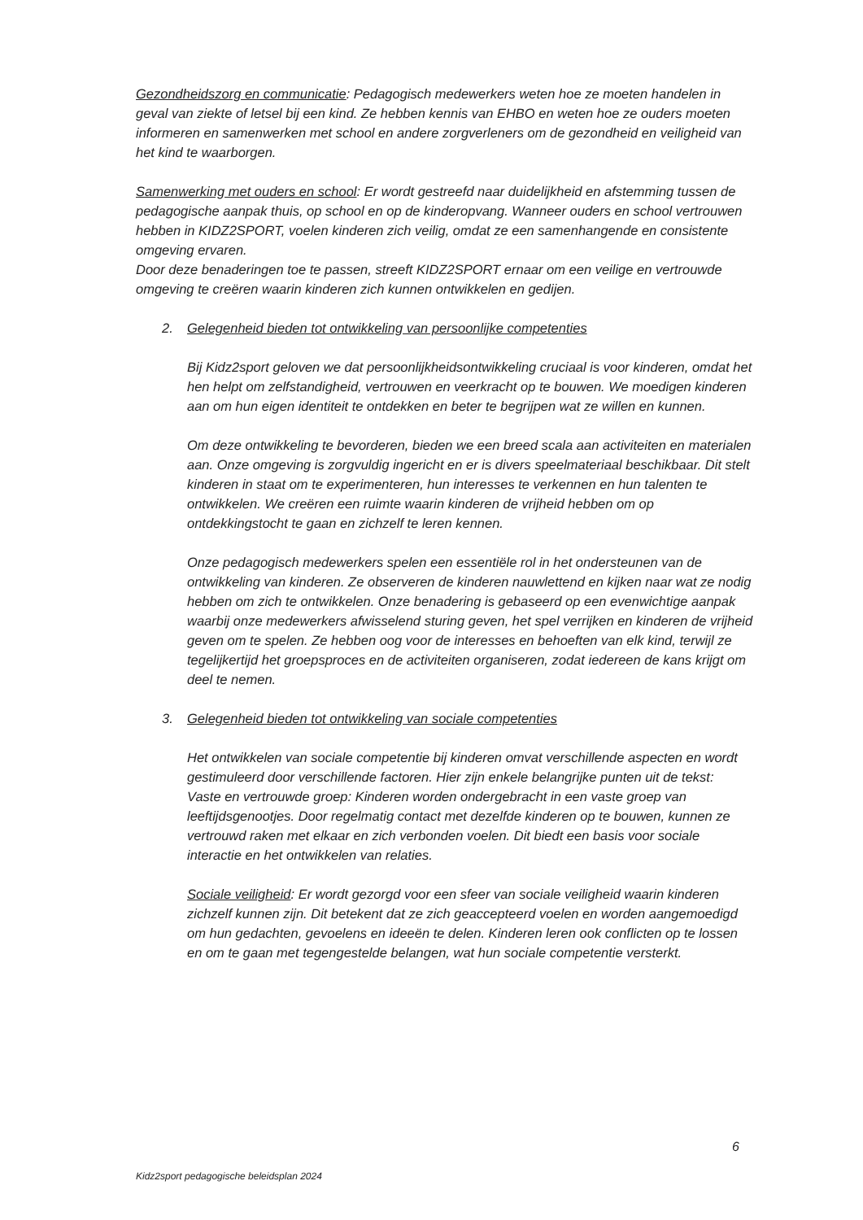Gezondheidszorg en communicatie: Pedagogisch medewerkers weten hoe ze moeten handelen in geval van ziekte of letsel bij een kind. Ze hebben kennis van EHBO en weten hoe ze ouders moeten informeren en samenwerken met school en andere zorgverleners om de gezondheid en veiligheid van het kind te waarborgen.
Samenwerking met ouders en school: Er wordt gestreefd naar duidelijkheid en afstemming tussen de pedagogische aanpak thuis, op school en op de kinderopvang. Wanneer ouders en school vertrouwen hebben in KIDZ2SPORT, voelen kinderen zich veilig, omdat ze een samenhangende en consistente omgeving ervaren.
Door deze benaderingen toe te passen, streeft KIDZ2SPORT ernaar om een veilige en vertrouwde omgeving te creëren waarin kinderen zich kunnen ontwikkelen en gedijen.
2. Gelegenheid bieden tot ontwikkeling van persoonlijke competenties
Bij Kidz2sport geloven we dat persoonlijkheidsontwikkeling cruciaal is voor kinderen, omdat het hen helpt om zelfstandigheid, vertrouwen en veerkracht op te bouwen. We moedigen kinderen aan om hun eigen identiteit te ontdekken en beter te begrijpen wat ze willen en kunnen.
Om deze ontwikkeling te bevorderen, bieden we een breed scala aan activiteiten en materialen aan. Onze omgeving is zorgvuldig ingericht en er is divers speelmateriaal beschikbaar. Dit stelt kinderen in staat om te experimenteren, hun interesses te verkennen en hun talenten te ontwikkelen. We creëren een ruimte waarin kinderen de vrijheid hebben om op ontdekkingstocht te gaan en zichzelf te leren kennen.
Onze pedagogisch medewerkers spelen een essentiële rol in het ondersteunen van de ontwikkeling van kinderen. Ze observeren de kinderen nauwlettend en kijken naar wat ze nodig hebben om zich te ontwikkelen. Onze benadering is gebaseerd op een evenwichtige aanpak waarbij onze medewerkers afwisselend sturing geven, het spel verrijken en kinderen de vrijheid geven om te spelen. Ze hebben oog voor de interesses en behoeften van elk kind, terwijl ze tegelijkertijd het groepsproces en de activiteiten organiseren, zodat iedereen de kans krijgt om deel te nemen.
3. Gelegenheid bieden tot ontwikkeling van sociale competenties
Het ontwikkelen van sociale competentie bij kinderen omvat verschillende aspecten en wordt gestimuleerd door verschillende factoren. Hier zijn enkele belangrijke punten uit de tekst:
Vaste en vertrouwde groep: Kinderen worden ondergebracht in een vaste groep van leeftijdsgenootjes. Door regelmatig contact met dezelfde kinderen op te bouwen, kunnen ze vertrouwd raken met elkaar en zich verbonden voelen. Dit biedt een basis voor sociale interactie en het ontwikkelen van relaties.
Sociale veiligheid: Er wordt gezorgd voor een sfeer van sociale veiligheid waarin kinderen zichzelf kunnen zijn. Dit betekent dat ze zich geaccepteerd voelen en worden aangemoedigd om hun gedachten, gevoelens en ideeën te delen. Kinderen leren ook conflicten op te lossen en om te gaan met tegengestelde belangen, wat hun sociale competentie versterkt.
6
Kidz2sport pedagogische beleidsplan 2024